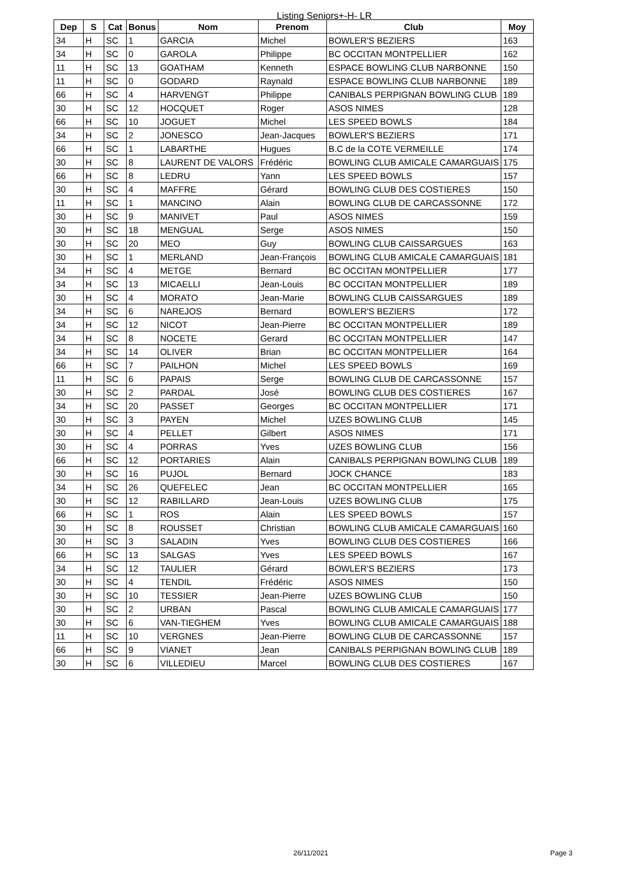Listing Seniors+-H- LR
| Dep | S | Cat | Bonus | Nom | Prenom | Club | Moy |
| --- | --- | --- | --- | --- | --- | --- | --- |
| 34 | H | SC | 1 | GARCIA | Michel | BOWLER'S BEZIERS | 163 |
| 34 | H | SC | 0 | GAROLA | Philippe | BC OCCITAN MONTPELLIER | 162 |
| 11 | H | SC | 13 | GOATHAM | Kenneth | ESPACE BOWLING CLUB NARBONNE | 150 |
| 11 | H | SC | 0 | GODARD | Raynald | ESPACE BOWLING CLUB NARBONNE | 189 |
| 66 | H | SC | 4 | HARVENGT | Philippe | CANIBALS PERPIGNAN BOWLING CLUB | 189 |
| 30 | H | SC | 12 | HOCQUET | Roger | ASOS NIMES | 128 |
| 66 | H | SC | 10 | JOGUET | Michel | LES SPEED BOWLS | 184 |
| 34 | H | SC | 2 | JONESCO | Jean-Jacques | BOWLER'S BEZIERS | 171 |
| 66 | H | SC | 1 | LABARTHE | Hugues | B.C de la COTE VERMEILLE | 174 |
| 30 | H | SC | 8 | LAURENT DE VALORS | Frédéric | BOWLING CLUB AMICALE CAMARGUAIS | 175 |
| 66 | H | SC | 8 | LEDRU | Yann | LES SPEED BOWLS | 157 |
| 30 | H | SC | 4 | MAFFRE | Gérard | BOWLING CLUB DES COSTIERES | 150 |
| 11 | H | SC | 1 | MANCINO | Alain | BOWLING CLUB DE CARCASSONNE | 172 |
| 30 | H | SC | 9 | MANIVET | Paul | ASOS NIMES | 159 |
| 30 | H | SC | 18 | MENGUAL | Serge | ASOS NIMES | 150 |
| 30 | H | SC | 20 | MEO | Guy | BOWLING CLUB CAISSARGUES | 163 |
| 30 | H | SC | 1 | MERLAND | Jean-François | BOWLING CLUB AMICALE CAMARGUAIS | 181 |
| 34 | H | SC | 4 | METGE | Bernard | BC OCCITAN MONTPELLIER | 177 |
| 34 | H | SC | 13 | MICAELLI | Jean-Louis | BC OCCITAN MONTPELLIER | 189 |
| 30 | H | SC | 4 | MORATO | Jean-Marie | BOWLING CLUB CAISSARGUES | 189 |
| 34 | H | SC | 6 | NAREJOS | Bernard | BOWLER'S BEZIERS | 172 |
| 34 | H | SC | 12 | NICOT | Jean-Pierre | BC OCCITAN MONTPELLIER | 189 |
| 34 | H | SC | 8 | NOCETE | Gerard | BC OCCITAN MONTPELLIER | 147 |
| 34 | H | SC | 14 | OLIVER | Brian | BC OCCITAN MONTPELLIER | 164 |
| 66 | H | SC | 7 | PAILHON | Michel | LES SPEED BOWLS | 169 |
| 11 | H | SC | 6 | PAPAIS | Serge | BOWLING CLUB DE CARCASSONNE | 157 |
| 30 | H | SC | 2 | PARDAL | José | BOWLING CLUB DES COSTIERES | 167 |
| 34 | H | SC | 20 | PASSET | Georges | BC OCCITAN MONTPELLIER | 171 |
| 30 | H | SC | 3 | PAYEN | Michel | UZES BOWLING CLUB | 145 |
| 30 | H | SC | 4 | PELLET | Gilbert | ASOS NIMES | 171 |
| 30 | H | SC | 4 | PORRAS | Yves | UZES BOWLING CLUB | 156 |
| 66 | H | SC | 12 | PORTARIES | Alain | CANIBALS PERPIGNAN BOWLING CLUB | 189 |
| 30 | H | SC | 16 | PUJOL | Bernard | JOCK CHANCE | 183 |
| 34 | H | SC | 26 | QUEFELEC | Jean | BC OCCITAN MONTPELLIER | 165 |
| 30 | H | SC | 12 | RABILLARD | Jean-Louis | UZES BOWLING CLUB | 175 |
| 66 | H | SC | 1 | ROS | Alain | LES SPEED BOWLS | 157 |
| 30 | H | SC | 8 | ROUSSET | Christian | BOWLING CLUB AMICALE CAMARGUAIS | 160 |
| 30 | H | SC | 3 | SALADIN | Yves | BOWLING CLUB DES COSTIERES | 166 |
| 66 | H | SC | 13 | SALGAS | Yves | LES SPEED BOWLS | 167 |
| 34 | H | SC | 12 | TAULIER | Gérard | BOWLER'S BEZIERS | 173 |
| 30 | H | SC | 4 | TENDIL | Frédéric | ASOS NIMES | 150 |
| 30 | H | SC | 10 | TESSIER | Jean-Pierre | UZES BOWLING CLUB | 150 |
| 30 | H | SC | 2 | URBAN | Pascal | BOWLING CLUB AMICALE CAMARGUAIS | 177 |
| 30 | H | SC | 6 | VAN-TIEGHEM | Yves | BOWLING CLUB AMICALE CAMARGUAIS | 188 |
| 11 | H | SC | 10 | VERGNES | Jean-Pierre | BOWLING CLUB DE CARCASSONNE | 157 |
| 66 | H | SC | 9 | VIANET | Jean | CANIBALS PERPIGNAN BOWLING CLUB | 189 |
| 30 | H | SC | 6 | VILLEDIEU | Marcel | BOWLING CLUB DES COSTIERES | 167 |
26/11/2021 Page 3